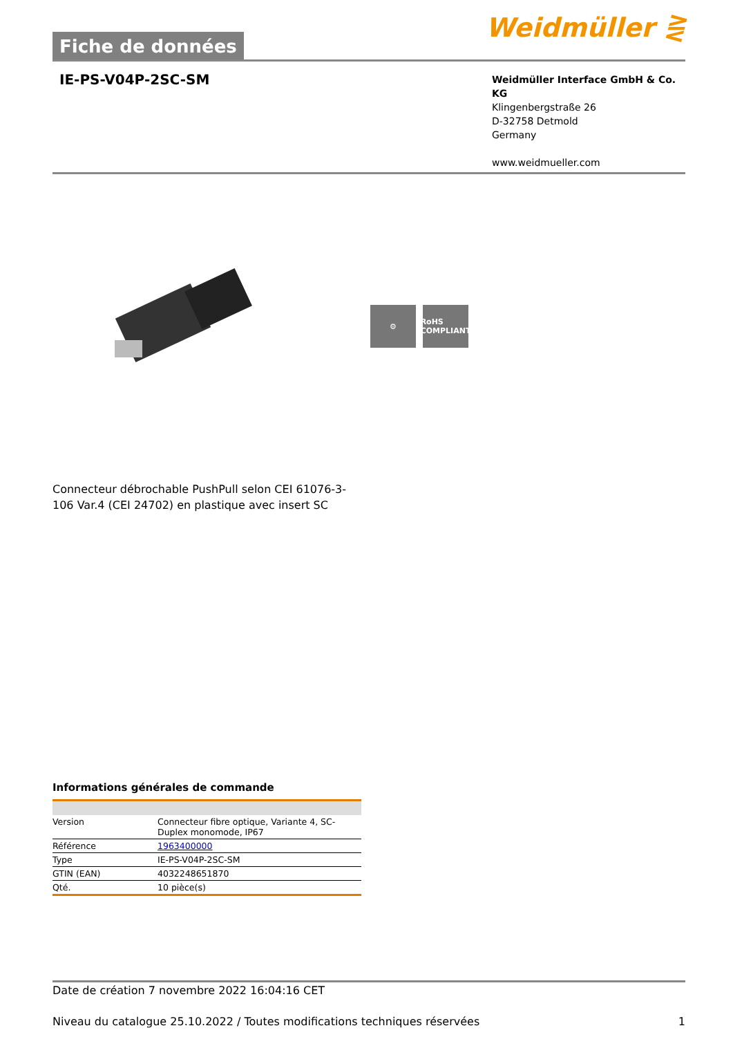Fiche de données
Weidmüller ⋛
IE-PS-V04P-2SC-SM
Weidmüller Interface GmbH & Co. KG
Klingenbergstraße 26
D-32758 Detmold
Germany
www.weidmueller.com
⚙
RoHS COMPLIANT
Connecteur débrochable PushPull selon CEI 61076-3-106 Var.4 (CEI 24702) en plastique avec insert SC
Informations générales de commande
| Version | Connecteur fibre optique, Variante 4, SC-Duplex monomode, IP67 |
| Référence | 1963400000 |
| Type | IE-PS-V04P-2SC-SM |
| GTIN (EAN) | 4032248651870 |
| Qté. | 10 pièce(s) |
Date de création 7 novembre 2022 16:04:16 CET
Niveau du catalogue 25.10.2022 / Toutes modifications techniques réservées 1